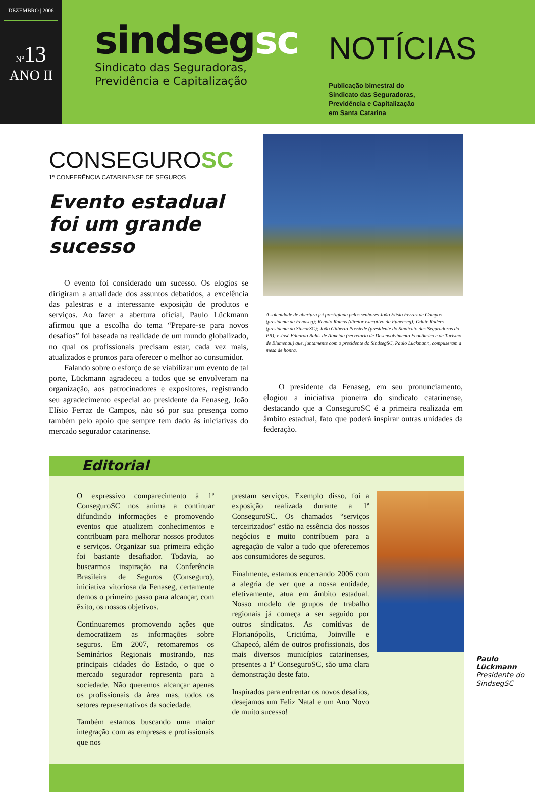DEZEMBRO | 2006
Nº13
ANO II
sindsegsc
Sindicato das Seguradoras,
Previdência e Capitalização
NOTÍCIAS
Publicação bimestral do
Sindicato das Seguradoras,
Previdência e Capitalização
em Santa Catarina
CONSEGUROSC
1ª CONFERÊNCIA CATARINENSE DE SEGUROS
Evento estadual
foi um grande sucesso
O evento foi considerado um sucesso. Os elogios se dirigiram a atualidade dos assuntos debatidos, a excelência das palestras e a interessante exposição de produtos e serviços. Ao fazer a abertura oficial, Paulo Lückmann afirmou que a escolha do tema “Prepare-se para novos desafios” foi baseada na realidade de um mundo globalizado, no qual os profissionais precisam estar, cada vez mais, atualizados e prontos para oferecer o melhor ao consumidor.
Falando sobre o esforço de se viabilizar um evento de tal porte, Lückmann agradeceu a todos que se envolveram na organização, aos patrocinadores e expositores, registrando seu agradecimento especial ao presidente da Fenaseg, João Elísio Ferraz de Campos, não só por sua presença como também pelo apoio que sempre tem dado às iniciativas do mercado segurador catarinense.
A solenidade de abertura foi prestigiada pelos senhores João Elísio Ferraz de Campos (presidente da Fenaseg); Renato Ramos (diretor executivo da Funenseg); Odair Roders (presidente do SincorSC); João Gilberto Possiede (presidente do Sindicato das Seguradoras do PR); e José Eduardo Bahls de Almeida (secretário de Desenvolvimento Econômico e de Turismo de Blumenau) que, juntamente com o presidente do SindsegSC, Paulo Lückmann, compuseram a mesa de honra.
O presidente da Fenaseg, em seu pronunciamento, elogiou a iniciativa pioneira do sindicato catarinense, destacando que a ConseguroSC é a primeira realizada em âmbito estadual, fato que poderá inspirar outras unidades da federação.
Editorial
O expressivo comparecimento à 1ª ConseguroSC nos anima a continuar difundindo informações e promovendo eventos que atualizem conhecimentos e contribuam para melhorar nossos produtos e serviços. Organizar sua primeira edição foi bastante desafiador. Todavia, ao buscarmos inspiração na Conferência Brasileira de Seguros (Conseguro), iniciativa vitoriosa da Fenaseg, certamente demos o primeiro passo para alcançar, com êxito, os nossos objetivos.
Continuaremos promovendo ações que democratizem as informações sobre seguros. Em 2007, retomaremos os Seminários Regionais mostrando, nas principais cidades do Estado, o que o mercado segurador representa para a sociedade. Não queremos alcançar apenas os profissionais da área mas, todos os setores representativos da sociedade.
Também estamos buscando uma maior integração com as empresas e profissionais que nos
prestam serviços. Exemplo disso, foi a exposição realizada durante a 1ª ConseguroSC. Os chamados “serviços terceirizados” estão na essência dos nossos negócios e muito contribuem para a agregação de valor a tudo que oferecemos aos consumidores de seguros.
Finalmente, estamos encerrando 2006 com a alegria de ver que a nossa entidade, efetivamente, atua em âmbito estadual. Nosso modelo de grupos de trabalho regionais já começa a ser seguido por outros sindicatos. As comitivas de Florianópolis, Criciúma, Joinville e Chapecó, além de outros profissionais, dos mais diversos municípios catarinenses, presentes a 1ª ConseguroSC, são uma clara demonstração deste fato.
Inspirados para enfrentar os novos desafios, desejamos um Feliz Natal e um Ano Novo de muito sucesso!
Paulo
Lückmann
Presidente do
SindsegSC